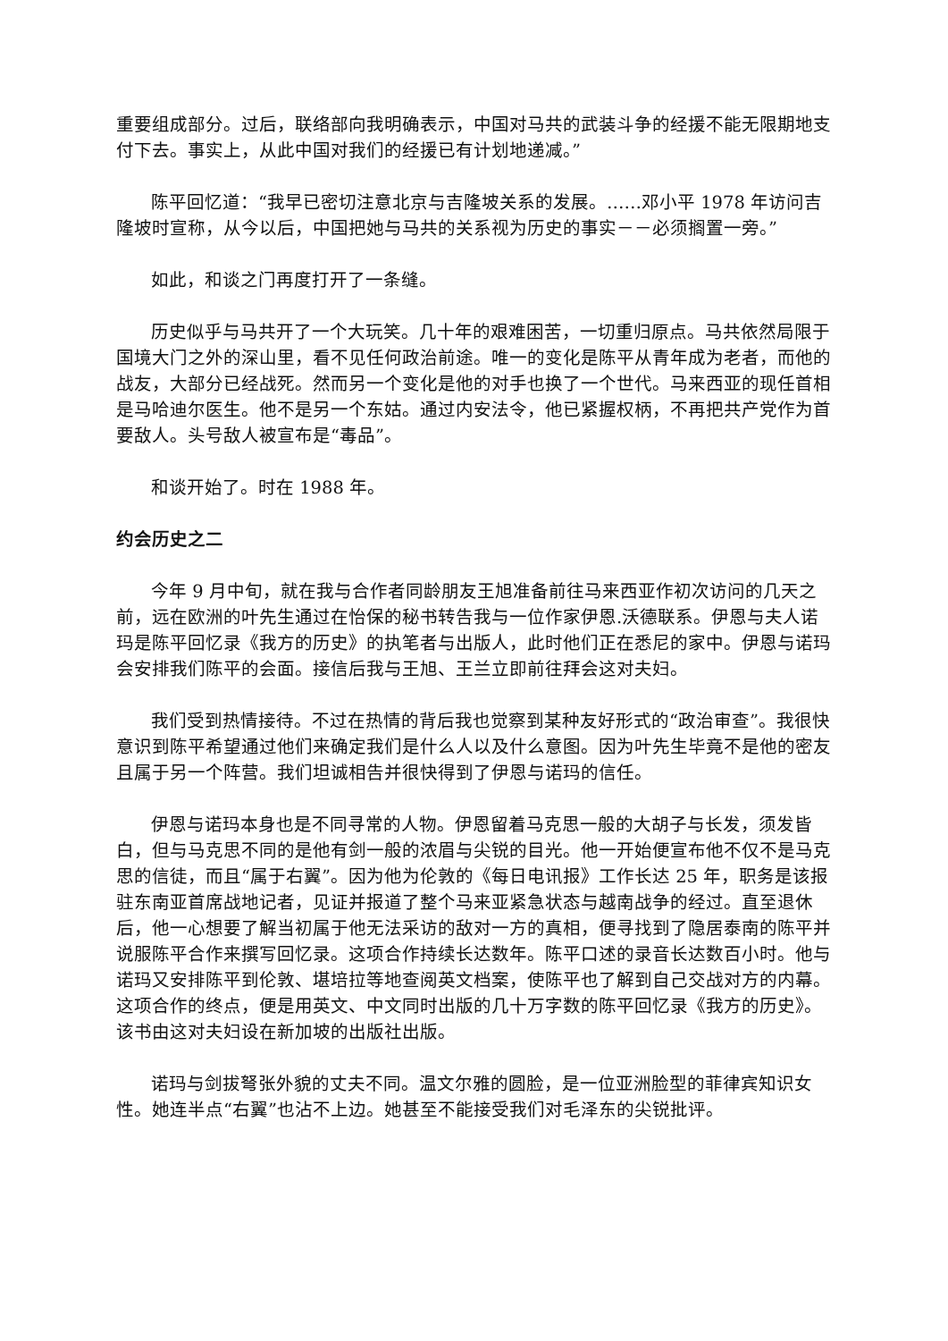重要组成部分。过后，联络部向我明确表示，中国对马共的武装斗争的经援不能无限期地支付下去。事实上，从此中国对我们的经援已有计划地递减。”
陈平回忆道：“我早已密切注意北京与吉隆坡关系的发展。……邓小平 1978 年访问吉隆坡时宣称，从今以后，中国把她与马共的关系视为历史的事实－－必须搁置一旁。”
如此，和谈之门再度打开了一条缝。
历史似乎与马共开了一个大玩笑。几十年的艰难困苦，一切重归原点。马共依然局限于国境大门之外的深山里，看不见任何政治前途。唯一的变化是陈平从青年成为老者，而他的战友，大部分已经战死。然而另一个变化是他的对手也换了一个世代。马来西亚的现任首相是马哈迪尔医生。他不是另一个东姑。通过内安法令，他已紧握权柄，不再把共产党作为首要敌人。头号敌人被宣布是“毒品”。
和谈开始了。时在 1988 年。
约会历史之二
今年 9 月中旬，就在我与合作者同龄朋友王旭准备前往马来西亚作初次访问的几天之前，远在欧洲的叶先生通过在怡保的秘书转告我与一位作家伊恩.沃德联系。伊恩与夫人诺玛是陈平回忆录《我方的历史》的执笔者与出版人，此时他们正在悉尼的家中。伊恩与诺玛会安排我们陈平的会面。接信后我与王旭、王兰立即前往拜会这对夫妇。
我们受到热情接待。不过在热情的背后我也觉察到某种友好形式的“政治审查”。我很快意识到陈平希望通过他们来确定我们是什么人以及什么意图。因为叶先生毕竟不是他的密友且属于另一个阵营。我们坦诚相告并很快得到了伊恩与诺玛的信任。
伊恩与诺玛本身也是不同寻常的人物。伊恩留着马克思一般的大胡子与长发，须发皆白，但与马克思不同的是他有剑一般的浓眉与尖锐的目光。他一开始便宣布他不仅不是马克思的信徒，而且“属于右翼”。因为他为伦敦的《每日电讯报》工作长达 25 年，职务是该报驻东南亚首席战地记者，见证并报道了整个马来亚紧急状态与越南战争的经过。直至退休后，他一心想要了解当初属于他无法采访的敌对一方的真相，便寻找到了隐居泰南的陈平并说服陈平合作来撰写回忆录。这项合作持续长达数年。陈平口述的录音长达数百小时。他与诺玛又安排陈平到伦敦、堪培拉等地查阅英文档案，使陈平也了解到自己交战对方的内幕。这项合作的终点，便是用英文、中文同时出版的几十万字数的陈平回忆录《我方的历史》。该书由这对夫妇设在新加坡的出版社出版。
诺玛与剑拔弩张外貌的丈夫不同。温文尔雅的圆脸，是一位亚洲脸型的菲律宾知识女性。她连半点“右翼”也沾不上边。她甚至不能接受我们对毛泽东的尖锐批评。